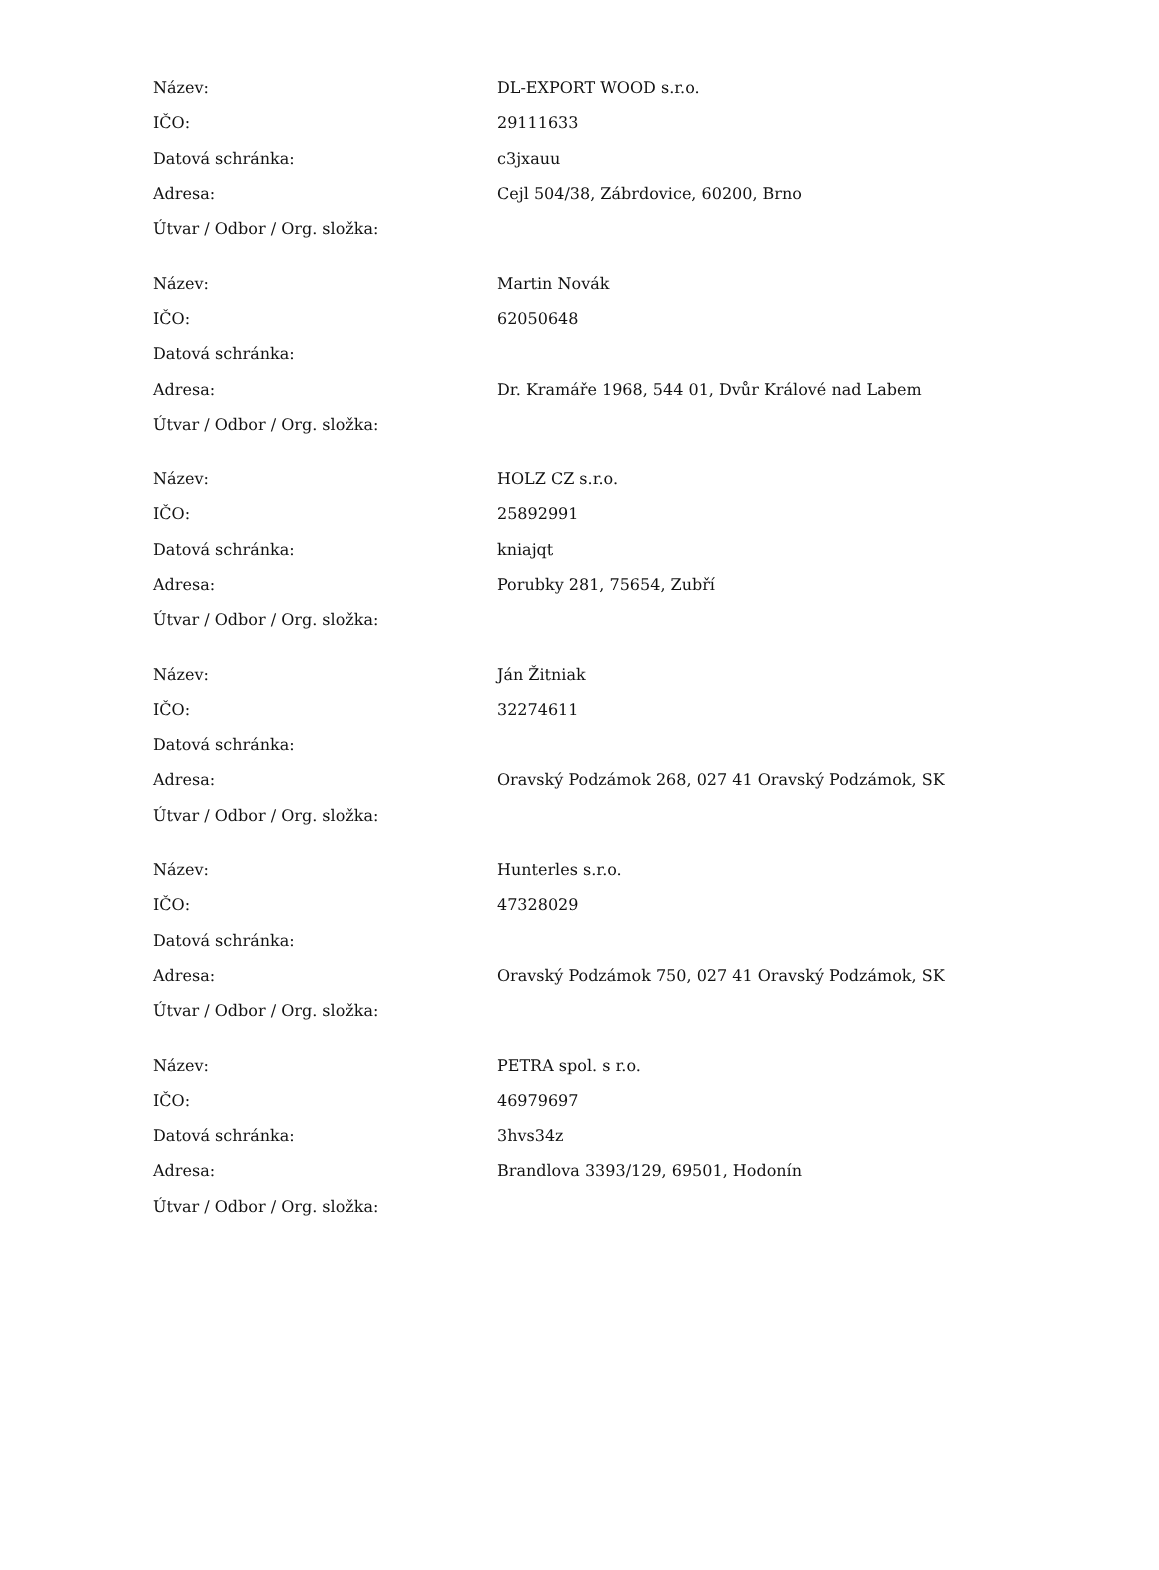| Název: | DL-EXPORT WOOD s.r.o. |
| IČO: | 29111633 |
| Datová schránka: | c3jxauu |
| Adresa: | Cejl 504/38, Zábrdovice, 60200, Brno |
| Útvar / Odbor / Org. složka: | |
| Název: | Martin Novák |
| IČO: | 62050648 |
| Datová schránka: | |
| Adresa: | Dr. Kramáře 1968, 544 01, Dvůr Králové nad Labem |
| Útvar / Odbor / Org. složka: | |
| Název: | HOLZ CZ s.r.o. |
| IČO: | 25892991 |
| Datová schránka: | kniajqt |
| Adresa: | Porubky 281, 75654, Zubří |
| Útvar / Odbor / Org. složka: | |
| Název: | Ján Žitniak |
| IČO: | 32274611 |
| Datová schránka: | |
| Adresa: | Oravský Podzámok 268, 027 41 Oravský Podzámok, SK |
| Útvar / Odbor / Org. složka: | |
| Název: | Hunterles s.r.o. |
| IČO: | 47328029 |
| Datová schránka: | |
| Adresa: | Oravský Podzámok 750, 027 41 Oravský Podzámok, SK |
| Útvar / Odbor / Org. složka: | |
| Název: | PETRA spol. s r.o. |
| IČO: | 46979697 |
| Datová schránka: | 3hvs34z |
| Adresa: | Brandlova 3393/129, 69501, Hodonín |
| Útvar / Odbor / Org. složka: | |